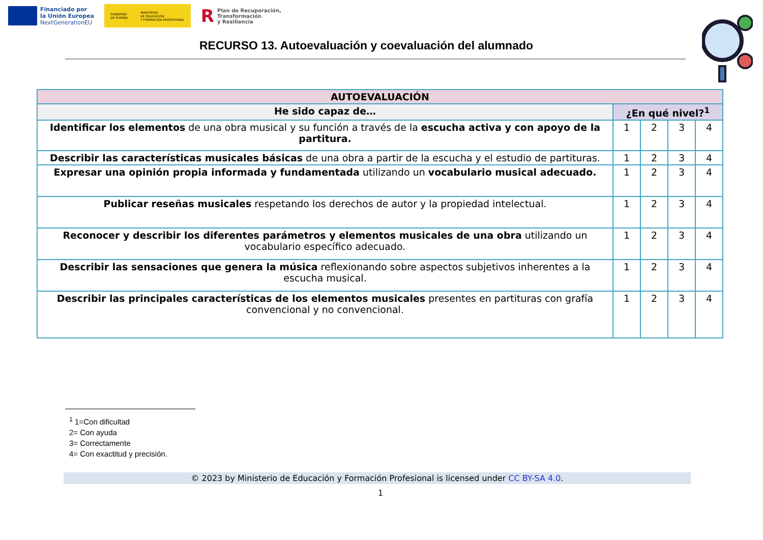Financiado por
la Unión Europea
NextGenerationEU
GOBIERNO
DE ESPAÑA MINISTERIO
DE EDUCACIÓN
Y FORMACIÓN PROFESIONAL
R Plan de Recuperación,
Transformación
y Resiliencia
RECURSO 13. Autoevaluación y coevaluación del alumnado
| AUTOEVALUACIÓN | | | | |
| --- | --- | --- | --- | --- |
| He sido capaz de… | ¿En qué nivel?<sup>1</sup> | | | |
| Identificar los elementos de una obra musical y su función a través de la escucha activa y con apoyo de la partitura. | 1 | 2 | 3 | 4 |
| Describir las características musicales básicas de una obra a partir de la escucha y el estudio de partituras. | 1 | 2 | 3 | 4 |
| Expresar una opinión propia informada y fundamentada utilizando un vocabulario musical adecuado. | 1 | 2 | 3 | 4 |
| Publicar reseñas musicales respetando los derechos de autor y la propiedad intelectual. | 1 | 2 | 3 | 4 |
| Reconocer y describir los diferentes parámetros y elementos musicales de una obra utilizando un vocabulario específico adecuado. | 1 | 2 | 3 | 4 |
| Describir las sensaciones que genera la música reflexionando sobre aspectos subjetivos inherentes a la escucha musical. | 1 | 2 | 3 | 4 |
| Describir las principales características de los elementos musicales presentes en partituras con grafía convencional y no convencional. | 1 | 2 | 3 | 4 |
<sup>1</sup> 1=Con dificultad
2= Con ayuda
3= Correctamente
4= Con exactitud y precisión.
© 2023 by Ministerio de Educación y Formación Profesional is licensed under CC BY-SA 4.0.
1